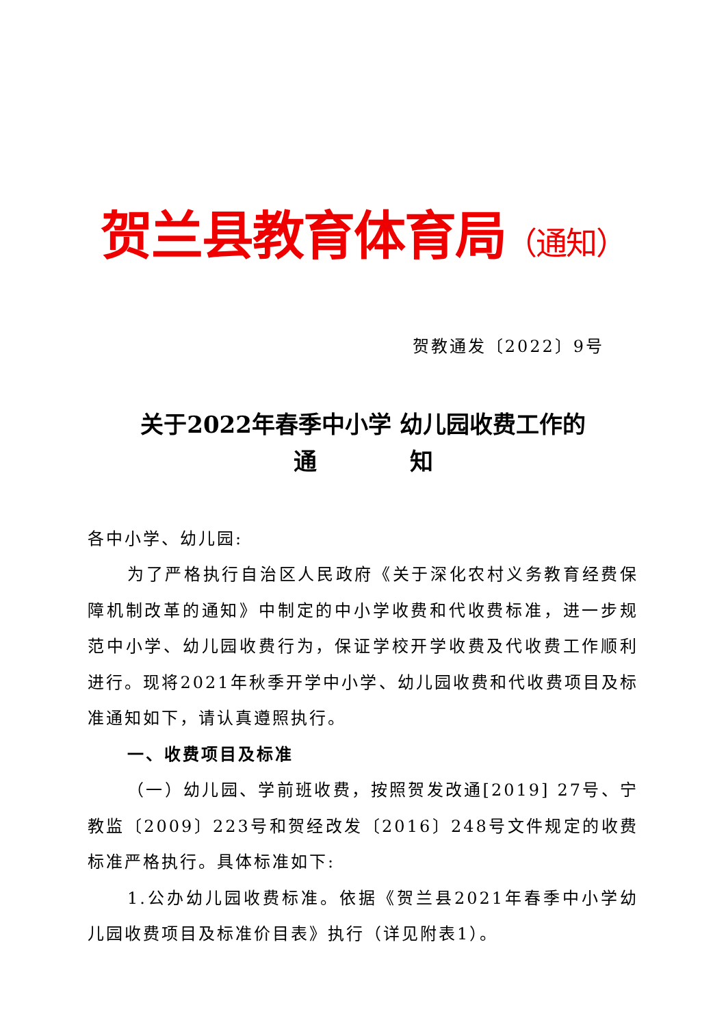贺兰县教育体育局（通知）
贺教通发〔2022〕9号
关于2022年春季中小学 幼儿园收费工作的
通　　　　知
各中小学、幼儿园:
为了严格执行自治区人民政府《关于深化农村义务教育经费保障机制改革的通知》中制定的中小学收费和代收费标准，进一步规范中小学、幼儿园收费行为，保证学校开学收费及代收费工作顺利进行。现将2021年秋季开学中小学、幼儿园收费和代收费项目及标准通知如下，请认真遵照执行。
一、收费项目及标准
（一）幼儿园、学前班收费，按照贺发改通[2019] 27号、宁教监〔2009〕223号和贺经改发〔2016〕248号文件规定的收费标准严格执行。具体标准如下:
1.公办幼儿园收费标准。依据《贺兰县2021年春季中小学幼儿园收费项目及标准价目表》执行（详见附表1）。